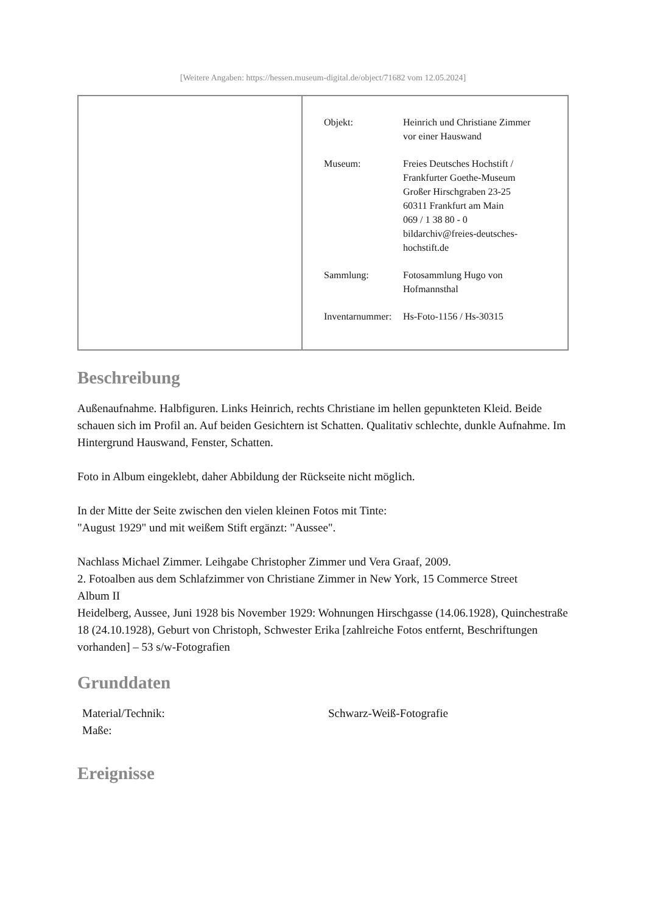[Weitere Angaben: https://hessen.museum-digital.de/object/71682 vom 12.05.2024]
| | / Objekt: / Heinrich und Christiane Zimmer vor einer Hauswand / / Museum: / Freies Deutsches Hochstift / Frankfurter Goethe-Museum Großer Hirschgraben 23-25 60311 Frankfurt am Main 069 / 1 38 80 - 0 bildarchiv@freies-deutsches- hochstift.de / / Sammlung: / Fotosammlung Hugo von Hofmannsthal / / Inventarnummer: / Hs-Foto-1156 / Hs-30315 / |
Beschreibung
Außenaufnahme. Halbfiguren. Links Heinrich, rechts Christiane im hellen gepunkteten Kleid. Beide schauen sich im Profil an. Auf beiden Gesichtern ist Schatten. Qualitativ schlechte, dunkle Aufnahme. Im Hintergrund Hauswand, Fenster, Schatten.
Foto in Album eingeklebt, daher Abbildung der Rückseite nicht möglich.
In der Mitte der Seite zwischen den vielen kleinen Fotos mit Tinte:
"August 1929" und mit weißem Stift ergänzt: "Aussee".
Nachlass Michael Zimmer. Leihgabe Christopher Zimmer und Vera Graaf, 2009.
2. Fotoalben aus dem Schlafzimmer von Christiane Zimmer in New York, 15 Commerce Street
Album II
Heidelberg, Aussee, Juni 1928 bis November 1929: Wohnungen Hirschgasse (14.06.1928), Quinchestraße 18 (24.10.1928), Geburt von Christoph, Schwester Erika [zahlreiche Fotos entfernt, Beschriftungen vorhanden] – 53 s/w-Fotografien
Grunddaten
| Material/Technik: | Schwarz-Weiß-Fotografie |
| Maße: | |
Ereignisse